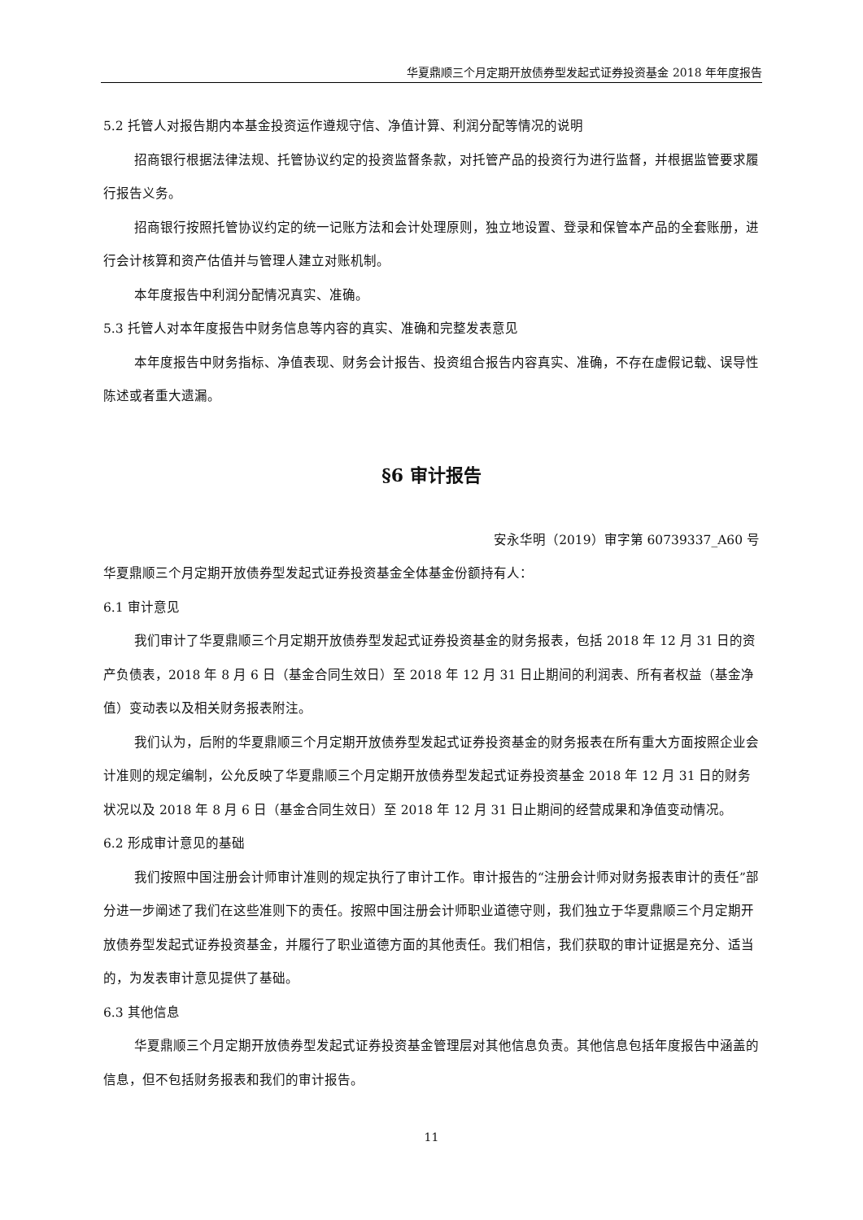华夏鼎顺三个月定期开放债券型发起式证券投资基金 2018 年年度报告
5.2 托管人对报告期内本基金投资运作遵规守信、净值计算、利润分配等情况的说明
招商银行根据法律法规、托管协议约定的投资监督条款，对托管产品的投资行为进行监督，并根据监管要求履行报告义务。
招商银行按照托管协议约定的统一记账方法和会计处理原则，独立地设置、登录和保管本产品的全套账册，进行会计核算和资产估值并与管理人建立对账机制。
本年度报告中利润分配情况真实、准确。
5.3 托管人对本年度报告中财务信息等内容的真实、准确和完整发表意见
本年度报告中财务指标、净值表现、财务会计报告、投资组合报告内容真实、准确，不存在虚假记载、误导性陈述或者重大遗漏。
§6 审计报告
安永华明（2019）审字第 60739337_A60 号
华夏鼎顺三个月定期开放债券型发起式证券投资基金全体基金份额持有人：
6.1 审计意见
我们审计了华夏鼎顺三个月定期开放债券型发起式证券投资基金的财务报表，包括 2018 年 12 月 31 日的资产负债表，2018 年 8 月 6 日（基金合同生效日）至 2018 年 12 月 31 日止期间的利润表、所有者权益（基金净值）变动表以及相关财务报表附注。
我们认为，后附的华夏鼎顺三个月定期开放债券型发起式证券投资基金的财务报表在所有重大方面按照企业会计准则的规定编制，公允反映了华夏鼎顺三个月定期开放债券型发起式证券投资基金 2018 年 12 月 31 日的财务状况以及 2018 年 8 月 6 日（基金合同生效日）至 2018 年 12 月 31 日止期间的经营成果和净值变动情况。
6.2 形成审计意见的基础
我们按照中国注册会计师审计准则的规定执行了审计工作。审计报告的“注册会计师对财务报表审计的责任”部分进一步阐述了我们在这些准则下的责任。按照中国注册会计师职业道德守则，我们独立于华夏鼎顺三个月定期开放债券型发起式证券投资基金，并履行了职业道德方面的其他责任。我们相信，我们获取的审计证据是充分、适当的，为发表审计意见提供了基础。
6.3 其他信息
华夏鼎顺三个月定期开放债券型发起式证券投资基金管理层对其他信息负责。其他信息包括年度报告中涵盖的信息，但不包括财务报表和我们的审计报告。
11